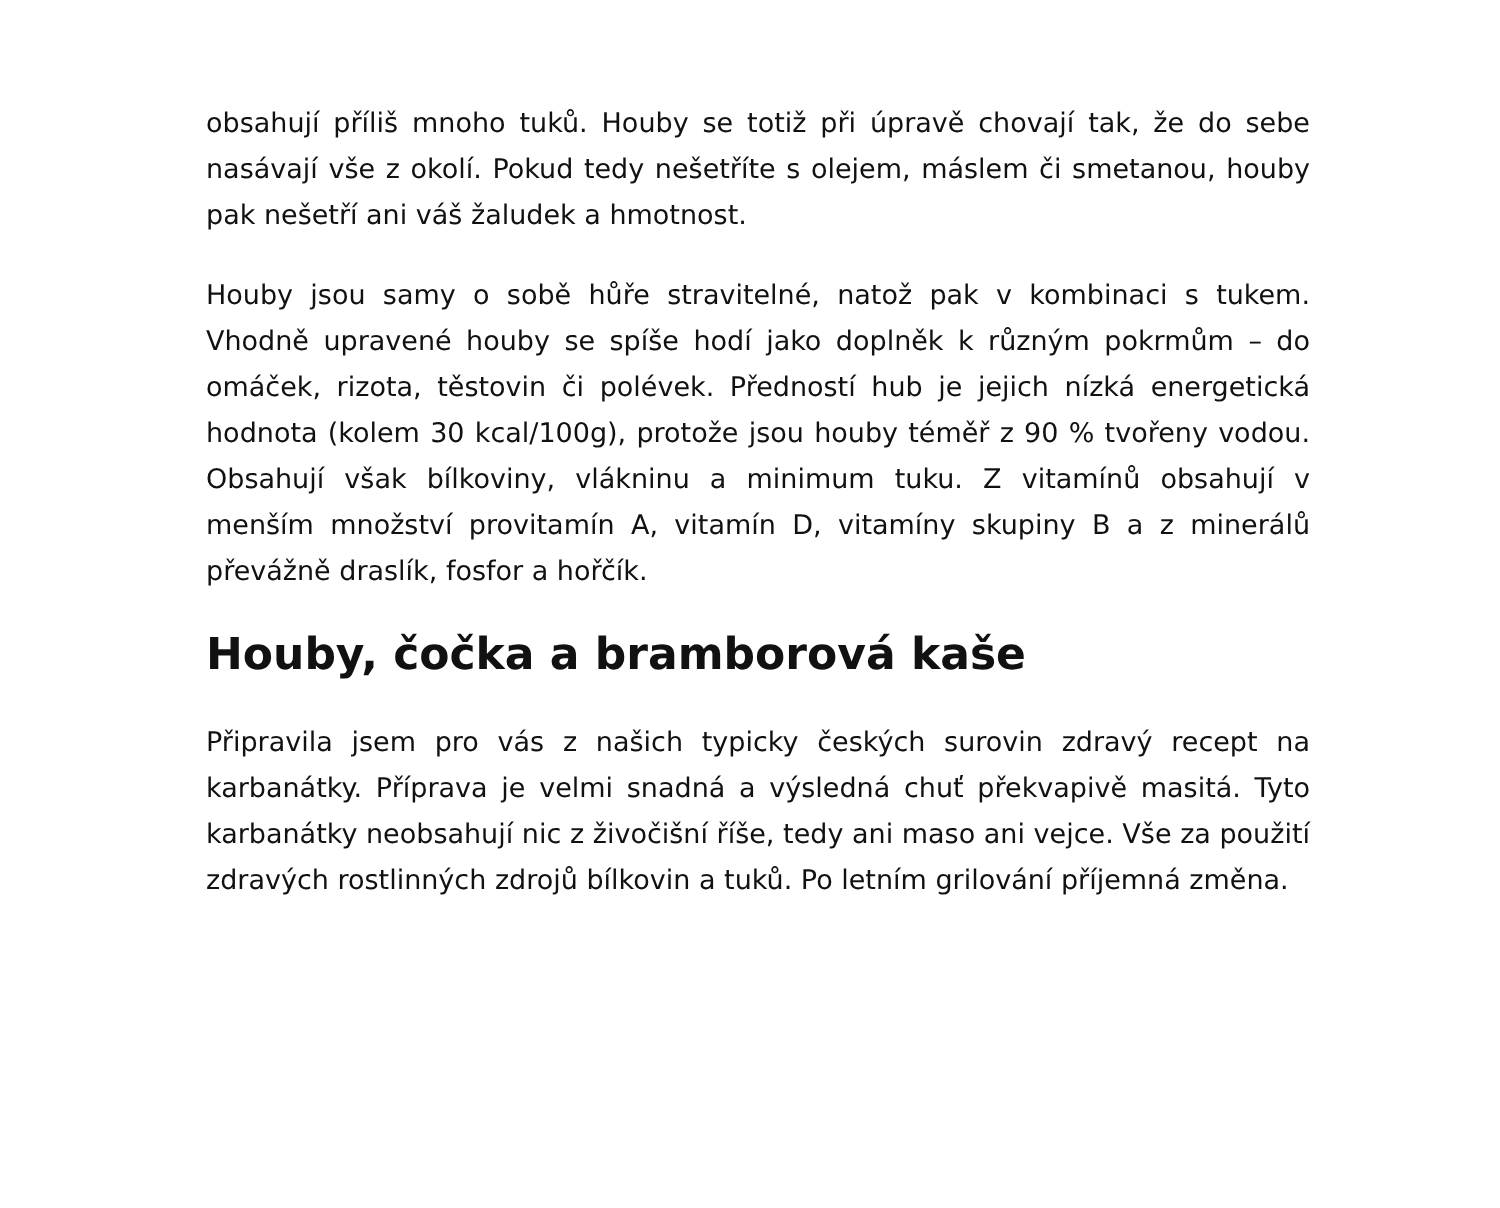obsahují příliš mnoho tuků. Houby se totiž při úpravě chovají tak, že do sebe nasávají vše z okolí. Pokud tedy nešetříte s olejem, máslem či smetanou, houby pak nešetří ani váš žaludek a hmotnost.
Houby jsou samy o sobě hůře stravitelné, natož pak v kombinaci s tukem. Vhodně upravené houby se spíše hodí jako doplněk k různým pokrmům – do omáček, rizota, těstovin či polévek. Předností hub je jejich nízká energetická hodnota (kolem 30 kcal/100g), protože jsou houby téměř z 90 % tvořeny vodou. Obsahují však bílkoviny, vlákninu a minimum tuku. Z vitamínů obsahují v menším množství provitamín A, vitamín D, vitamíny skupiny B a z minerálů převážně draslík, fosfor a hořčík.
Houby, čočka a bramborová kaše
Připravila jsem pro vás z našich typicky českých surovin zdravý recept na karbanátky. Příprava je velmi snadná a výsledná chuť překvapivě masitá. Tyto karbanátky neobsahují nic z živočišní říše, tedy ani maso ani vejce. Vše za použití zdravých rostlinných zdrojů bílkovin a tuků. Po letním grilování příjemná změna.